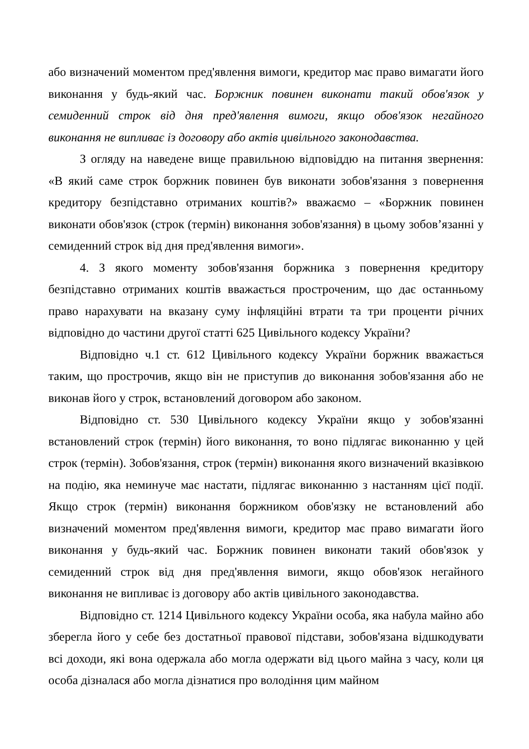або визначений моментом пред'явлення вимоги, кредитор має право вимагати його виконання у будь-який час. Боржник повинен виконати такий обов'язок у семиденний строк від дня пред'явлення вимоги, якщо обов'язок негайного виконання не випливає із договору або актів цивільного законодавства.
З огляду на наведене вище правильною відповіддю на питання звернення: «В який саме строк боржник повинен був виконати зобов'язання з повернення кредитору безпідставно отриманих коштів?» вважаємо – «Боржник повинен виконати обов'язок (строк (термін) виконання зобов'язання) в цьому зобов’язанні у семиденний строк від дня пред'явлення вимоги».
4. З якого моменту зобов'язання боржника з повернення кредитору безпідставно отриманих коштів вважається простроченим, що дає останньому право нарахувати на вказану суму інфляційні втрати та три проценти річних відповідно до частини другої статті 625 Цивільного кодексу України?
Відповідно ч.1 ст. 612 Цивільного кодексу України боржник вважається таким, що прострочив, якщо він не приступив до виконання зобов'язання або не виконав його у строк, встановлений договором або законом.
Відповідно ст. 530 Цивільного кодексу України якщо у зобов'язанні встановлений строк (термін) його виконання, то воно підлягає виконанню у цей строк (термін). Зобов'язання, строк (термін) виконання якого визначений вказівкою на подію, яка неминуче має настати, підлягає виконанню з настанням цієї події. Якщо строк (термін) виконання боржником обов'язку не встановлений або визначений моментом пред'явлення вимоги, кредитор має право вимагати його виконання у будь-який час. Боржник повинен виконати такий обов'язок у семиденний строк від дня пред'явлення вимоги, якщо обов'язок негайного виконання не випливає із договору або актів цивільного законодавства.
Відповідно ст. 1214 Цивільного кодексу України особа, яка набула майно або зберегла його у себе без достатньої правової підстави, зобов'язана відшкодувати всі доходи, які вона одержала або могла одержати від цього майна з часу, коли ця особа дізналася або могла дізнатися про володіння цим майном